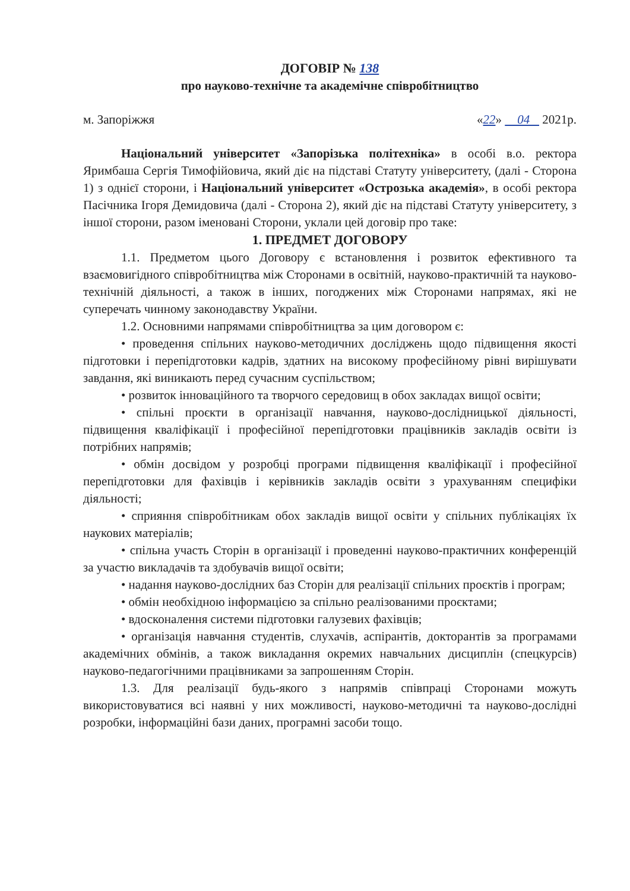ДОГОВІР № 138
про науково-технічне та академічне співробітництво
м. Запоріжжя «22» 04 2021р.
Національний університет «Запорізька політехніка» в особі в.о. ректора Яримбаша Сергія Тимофійовича, який діє на підставі Статуту університету, (далі - Сторона 1) з однієї сторони, і Національний університет «Острозька академія», в особі ректора Пасічника Ігоря Демидовича (далі - Сторона 2), який діє на підставі Статуту університету, з іншої сторони, разом іменовані Сторони, уклали цей договір про таке:
1. ПРЕДМЕТ ДОГОВОРУ
1.1. Предметом цього Договору є встановлення і розвиток ефективного та взаємовигідного співробітництва між Сторонами в освітній, науково-практичній та науково-технічній діяльності, а також в інших, погоджених між Сторонами напрямах, які не суперечать чинному законодавству України.
1.2. Основними напрямами співробітництва за цим договором є:
• проведення спільних науково-методичних досліджень щодо підвищення якості підготовки і перепідготовки кадрів, здатних на високому професійному рівні вирішувати завдання, які виникають перед сучасним суспільством;
• розвиток інноваційного та творчого середовищ в обох закладах вищої освіти;
• спільні проєкти в організації навчання, науково-дослідницької діяльності, підвищення кваліфікації і професійної перепідготовки працівників закладів освіти із потрібних напрямів;
• обмін досвідом у розробці програми підвищення кваліфікації і професійної перепідготовки для фахівців і керівників закладів освіти з урахуванням специфіки діяльності;
• сприяння співробітникам обох закладів вищої освіти у спільних публікаціях їх наукових матеріалів;
• спільна участь Сторін в організації і проведенні науково-практичних конференцій за участю викладачів та здобувачів вищої освіти;
• надання науково-дослідних баз Сторін для реалізації спільних проєктів і програм;
• обмін необхідною інформацією за спільно реалізованими проєктами;
• вдосконалення системи підготовки галузевих фахівців;
• організація навчання студентів, слухачів, аспірантів, докторантів за програмами академічних обмінів, а також викладання окремих навчальних дисциплін (спецкурсів) науково-педагогічними працівниками за запрошенням Сторін.
1.3. Для реалізації будь-якого з напрямів співпраці Сторонами можуть використовуватися всі наявні у них можливості, науково-методичні та науково-дослідні розробки, інформаційні бази даних, програмні засоби тощо.